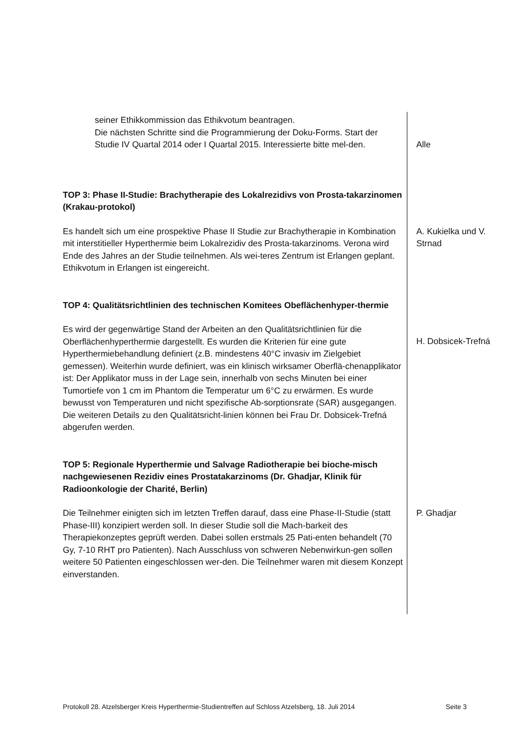seiner Ethikkommission das Ethikvotum beantragen.
Die nächsten Schritte sind die Programmierung der Doku-Forms. Start der Studie IV Quartal 2014 oder I Quartal 2015. Interessierte bitte mel-den.
Alle
TOP 3: Phase II-Studie: Brachytherapie des Lokalrezidivs von Prosta-takarzinomen (Krakau-protokol)
Es handelt sich um eine prospektive Phase II Studie zur Brachytherapie in Kombination mit interstitieller Hyperthermie beim Lokalrezidiv des Prosta-takarzinoms. Verona wird Ende des Jahres an der Studie teilnehmen. Als wei-teres Zentrum ist Erlangen geplant. Ethikvotum in Erlangen ist eingereicht.
A. Kukielka und V. Strnad
TOP 4: Qualitätsrichtlinien des technischen Komitees Obeflächenhyper-thermie
Es wird der gegenwärtige Stand der Arbeiten an den Qualitätsrichtlinien für die Oberflächenhyperthermie dargestellt. Es wurden die Kriterien für eine gute Hyperthermiebehandlung definiert (z.B. mindestens 40°C invasiv im Zielgebiet gemessen). Weiterhin wurde definiert, was ein klinisch wirksamer Oberflä-chenapplikator ist: Der Applikator muss in der Lage sein, innerhalb von sechs Minuten bei einer Tumortiefe von 1 cm im Phantom die Temperatur um 6°C zu erwärmen. Es wurde bewusst von Temperaturen und nicht spezifische Ab-sorptionsrate (SAR) ausgegangen. Die weiteren Details zu den Qualitätsricht-linien können bei Frau Dr. Dobsicek-Trefná abgerufen werden.
H. Dobsicek-Trefná
TOP 5: Regionale Hyperthermie und Salvage Radiotherapie bei bioche-misch nachgewiesenen Rezidiv eines Prostatakarzinoms (Dr. Ghadjar, Klinik für Radioonkologie der Charité, Berlin)
Die Teilnehmer einigten sich im letzten Treffen darauf, dass eine Phase-II-Studie (statt Phase-III) konzipiert werden soll. In dieser Studie soll die Mach-barkeit des Therapiekonzeptes geprüft werden. Dabei sollen erstmals 25 Pati-enten behandelt (70 Gy, 7-10 RHT pro Patienten). Nach Ausschluss von schweren Nebenwirkun-gen sollen weitere 50 Patienten eingeschlossen wer-den. Die Teilnehmer waren mit diesem Konzept einverstanden.
P. Ghadjar
Protokoll 28. Atzelsberger Kreis Hyperthermie-Studientreffen auf Schloss Atzelsberg, 18. Juli 2014 Seite 3